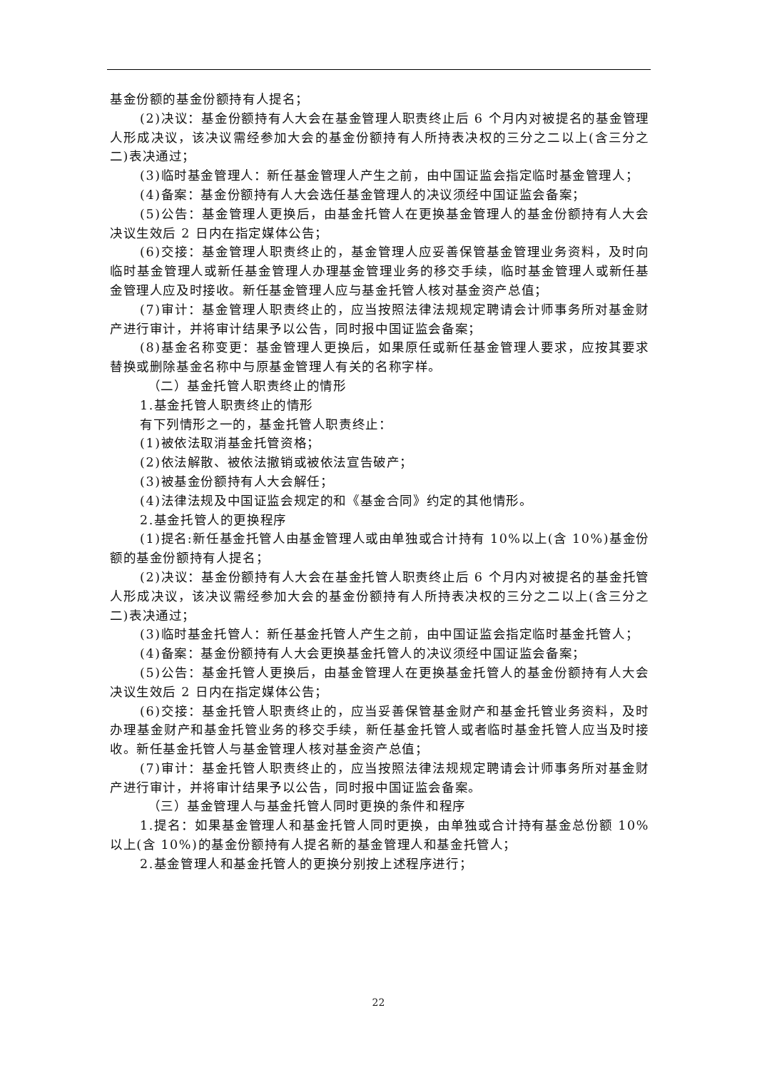基金份额的基金份额持有人提名；
(2)决议：基金份额持有人大会在基金管理人职责终止后 6 个月内对被提名的基金管理人形成决议，该决议需经参加大会的基金份额持有人所持表决权的三分之二以上(含三分之二)表决通过；
(3)临时基金管理人：新任基金管理人产生之前，由中国证监会指定临时基金管理人；
(4)备案：基金份额持有人大会选任基金管理人的决议须经中国证监会备案；
(5)公告：基金管理人更换后，由基金托管人在更换基金管理人的基金份额持有人大会决议生效后 2 日内在指定媒体公告；
(6)交接：基金管理人职责终止的，基金管理人应妥善保管基金管理业务资料，及时向临时基金管理人或新任基金管理人办理基金管理业务的移交手续，临时基金管理人或新任基金管理人应及时接收。新任基金管理人应与基金托管人核对基金资产总值；
(7)审计：基金管理人职责终止的，应当按照法律法规规定聘请会计师事务所对基金财产进行审计，并将审计结果予以公告，同时报中国证监会备案；
(8)基金名称变更：基金管理人更换后，如果原任或新任基金管理人要求，应按其要求替换或删除基金名称中与原基金管理人有关的名称字样。
（二）基金托管人职责终止的情形
1.基金托管人职责终止的情形
有下列情形之一的，基金托管人职责终止：
(1)被依法取消基金托管资格；
(2)依法解散、被依法撤销或被依法宣告破产；
(3)被基金份额持有人大会解任；
(4)法律法规及中国证监会规定的和《基金合同》约定的其他情形。
2.基金托管人的更换程序
(1)提名:新任基金托管人由基金管理人或由单独或合计持有 10%以上(含 10%)基金份额的基金份额持有人提名；
(2)决议：基金份额持有人大会在基金托管人职责终止后 6 个月内对被提名的基金托管人形成决议，该决议需经参加大会的基金份额持有人所持表决权的三分之二以上(含三分之二)表决通过；
(3)临时基金托管人：新任基金托管人产生之前，由中国证监会指定临时基金托管人；
(4)备案：基金份额持有人大会更换基金托管人的决议须经中国证监会备案；
(5)公告：基金托管人更换后，由基金管理人在更换基金托管人的基金份额持有人大会决议生效后 2 日内在指定媒体公告；
(6)交接：基金托管人职责终止的，应当妥善保管基金财产和基金托管业务资料，及时办理基金财产和基金托管业务的移交手续，新任基金托管人或者临时基金托管人应当及时接收。新任基金托管人与基金管理人核对基金资产总值；
(7)审计：基金托管人职责终止的，应当按照法律法规规定聘请会计师事务所对基金财产进行审计，并将审计结果予以公告，同时报中国证监会备案。
（三）基金管理人与基金托管人同时更换的条件和程序
1.提名：如果基金管理人和基金托管人同时更换，由单独或合计持有基金总份额 10%以上(含 10%)的基金份额持有人提名新的基金管理人和基金托管人；
2.基金管理人和基金托管人的更换分别按上述程序进行；
22